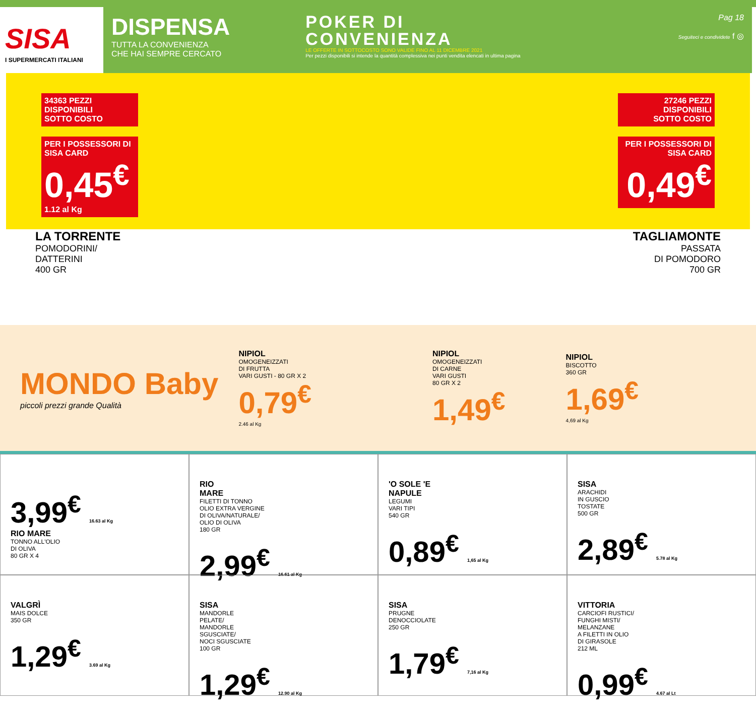SISA
I SUPERMERCATI ITALIANI
DISPENSA
TUTTA LA CONVENIENZA
CHE HAI SEMPRE CERCATO
POKER DI
CONVENIENZA
LE OFFERTE IN SOTTOCOSTO SONO VALIDE FINO AL 11 DICEMBRE 2021
Per pezzi disponibili si intende la quantità complessiva nei punti vendita elencati in ultima pagina
Pag 18
Seguiteci e condividete f ◎
34363 PEZZI DISPONIBILI
SOTTO COSTO
PER I POSSESSORI DI SISA CARD
0,45<sup>€</sup>
1.12 al Kg
27246 PEZZI DISPONIBILI
SOTTO COSTO
PER I POSSESSORI DI SISA CARD
0,49<sup>€</sup>
LA TORRENTE
POMODORINI/
DATTERINI
400 GR
TAGLIAMONTE
PASSATA
DI POMODORO
700 GR
MONDO Baby
piccoli prezzi grande Qualità
NIPIOL
OMOGENEIZZATI
DI FRUTTA
VARI GUSTI - 80 GR X 2
0,79<sup>€</sup>
2.46 al Kg
NIPIOL
OMOGENEIZZATI
DI CARNE
VARI GUSTI
80 GR X 2
1,49<sup>€</sup>
NIPIOL
BISCOTTO
360 GR
1,69<sup>€</sup>
4,69 al Kg
3,99<sup>€</sup> 16.63 al Kg
RIO MARE
TONNO ALL'OLIO
DI OLIVA
80 GR X 4
RIO
MARE
FILETTI DI TONNO
OLIO EXTRA VERGINE
DI OLIVA/NATURALE/
OLIO DI OLIVA
180 GR
2,99<sup>€</sup> 16.61 al Kg
'O SOLE 'E
NAPULE
LEGUMI
VARI TIPI
540 GR
0,89<sup>€</sup> 1,65 al Kg
SISA
ARACHIDI
IN GUSCIO
TOSTATE
500 GR
2,89<sup>€</sup> 5.78 al Kg
VALGRÌ
MAIS DOLCE
350 GR
1,29<sup>€</sup> 3.69 al Kg
SISA
MANDORLE
PELATE/
MANDORLE
SGUSCIATE/
NOCI SGUSCIATE
100 GR
1,29<sup>€</sup> 12.90 al Kg
SISA
PRUGNE
DENOCCIOLATE
250 GR
1,79<sup>€</sup> 7,16 al Kg
VITTORIA
CARCIOFI RUSTICI/
FUNGHI MISTI/
MELANZANE
A FILETTI IN OLIO
DI GIRASOLE
212 ML
0,99<sup>€</sup> 4.67 al Lt